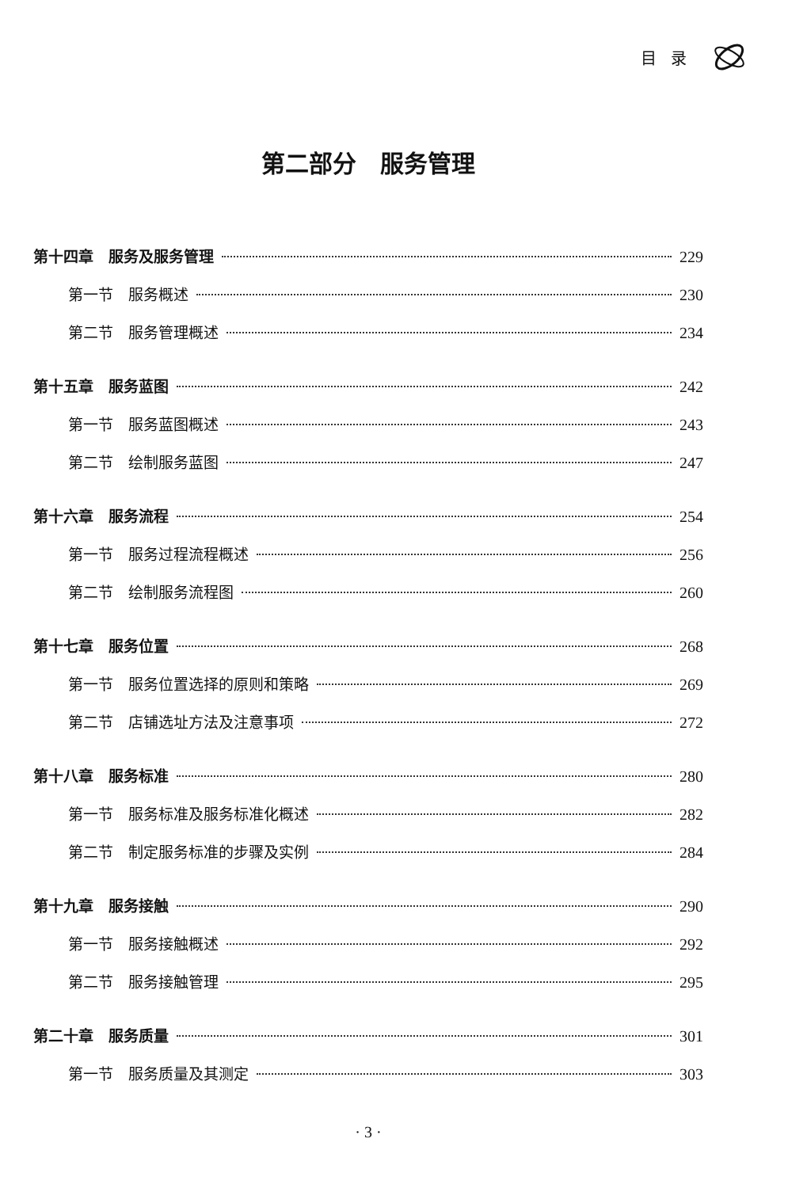目录
第二部分　服务管理
第十四章　服务及服务管理 229
第一节　服务概述 230
第二节　服务管理概述 234
第十五章　服务蓝图 242
第一节　服务蓝图概述 243
第二节　绘制服务蓝图 247
第十六章　服务流程 254
第一节　服务过程流程概述 256
第二节　绘制服务流程图 260
第十七章　服务位置 268
第一节　服务位置选择的原则和策略 269
第二节　店铺选址方法及注意事项 272
第十八章　服务标准 280
第一节　服务标准及服务标准化概述 282
第二节　制定服务标准的步骤及实例 284
第十九章　服务接触 290
第一节　服务接触概述 292
第二节　服务接触管理 295
第二十章　服务质量 301
第一节　服务质量及其测定 303
· 3 ·